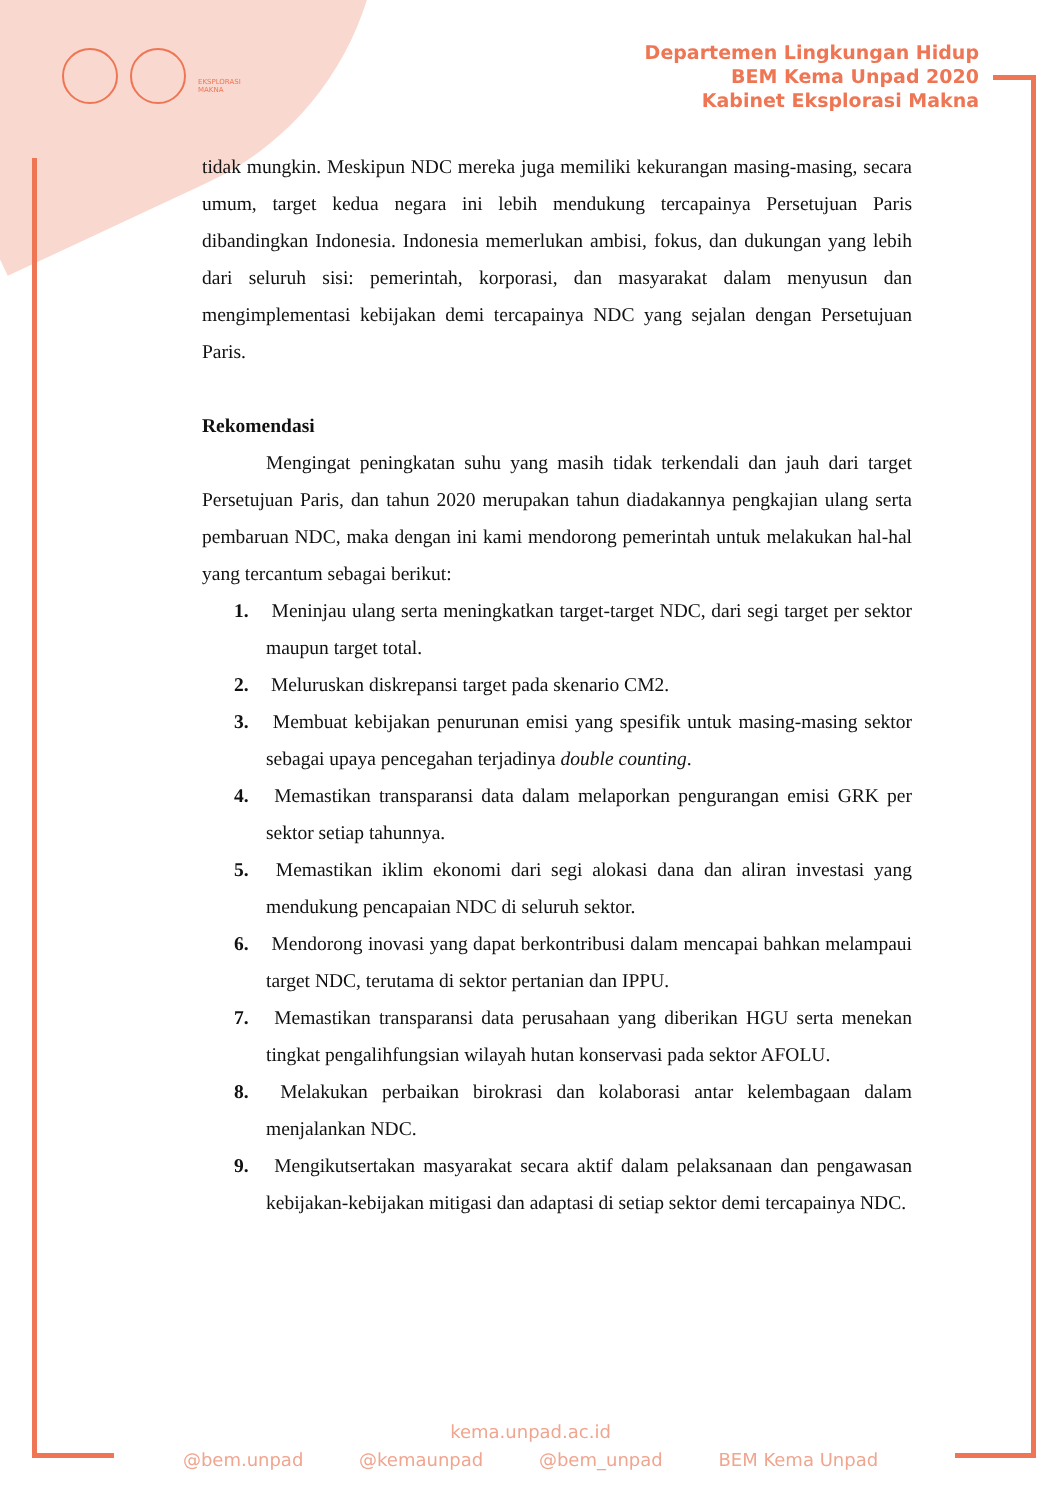EKSPLORASI
MAKNA
Departemen Lingkungan Hidup
BEM Kema Unpad 2020
Kabinet Eksplorasi Makna
tidak mungkin. Meskipun NDC mereka juga memiliki kekurangan masing-masing, secara umum, target kedua negara ini lebih mendukung tercapainya Persetujuan Paris dibandingkan Indonesia. Indonesia memerlukan ambisi, fokus, dan dukungan yang lebih dari seluruh sisi: pemerintah, korporasi, dan masyarakat dalam menyusun dan mengimplementasi kebijakan demi tercapainya NDC yang sejalan dengan Persetujuan Paris.
Rekomendasi
Mengingat peningkatan suhu yang masih tidak terkendali dan jauh dari target Persetujuan Paris, dan tahun 2020 merupakan tahun diadakannya pengkajian ulang serta pembaruan NDC, maka dengan ini kami mendorong pemerintah untuk melakukan hal-hal yang tercantum sebagai berikut:
1. Meninjau ulang serta meningkatkan target-target NDC, dari segi target per sektor maupun target total.
2. Meluruskan diskrepansi target pada skenario CM2.
3. Membuat kebijakan penurunan emisi yang spesifik untuk masing-masing sektor sebagai upaya pencegahan terjadinya double counting.
4. Memastikan transparansi data dalam melaporkan pengurangan emisi GRK per sektor setiap tahunnya.
5. Memastikan iklim ekonomi dari segi alokasi dana dan aliran investasi yang mendukung pencapaian NDC di seluruh sektor.
6. Mendorong inovasi yang dapat berkontribusi dalam mencapai bahkan melampaui target NDC, terutama di sektor pertanian dan IPPU.
7. Memastikan transparansi data perusahaan yang diberikan HGU serta menekan tingkat pengalihfungsian wilayah hutan konservasi pada sektor AFOLU.
8. Melakukan perbaikan birokrasi dan kolaborasi antar kelembagaan dalam menjalankan NDC.
9. Mengikutsertakan masyarakat secara aktif dalam pelaksanaan dan pengawasan kebijakan-kebijakan mitigasi dan adaptasi di setiap sektor demi tercapainya NDC.
kema.unpad.ac.id
@bem.unpad @kemaunpad @bem_unpad BEM Kema Unpad